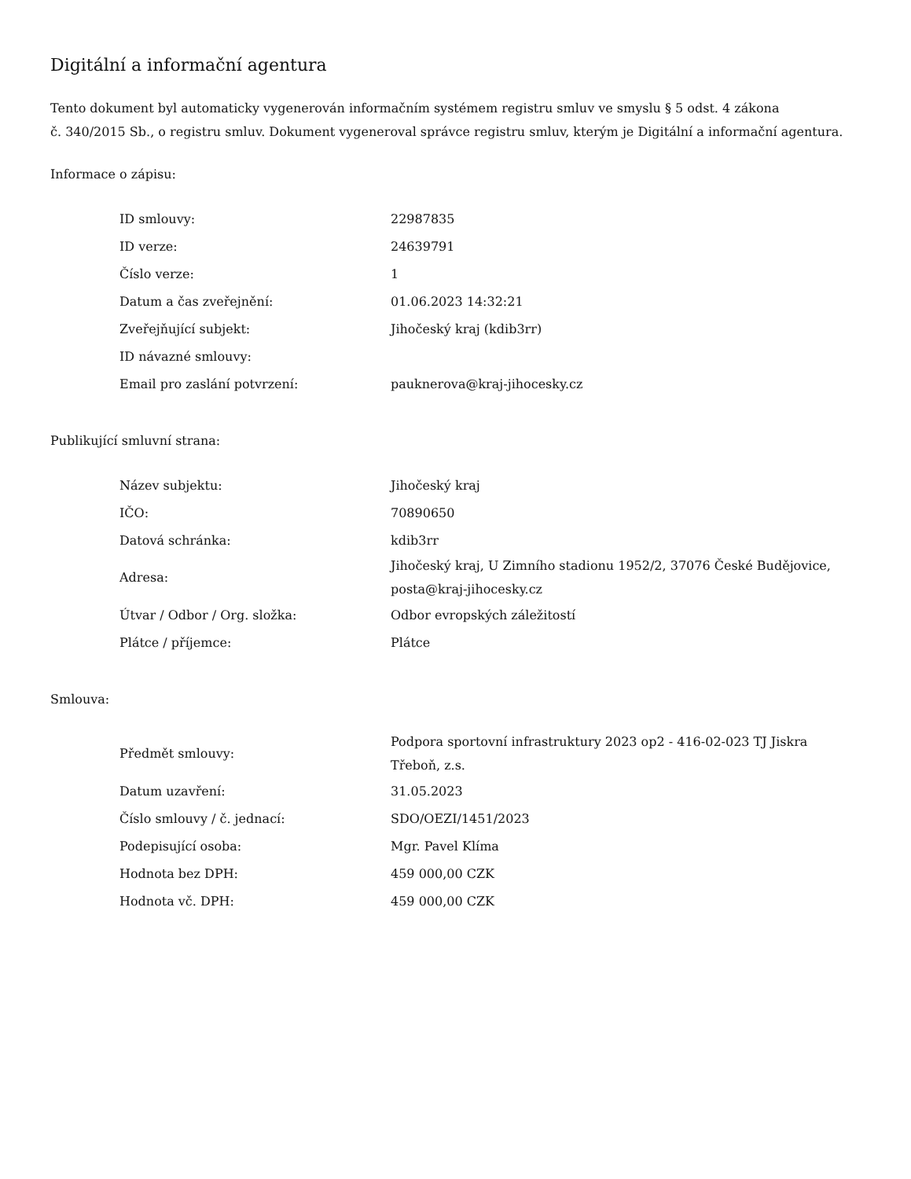Digitální a informační agentura
Tento dokument byl automaticky vygenerován informačním systémem registru smluv ve smyslu § 5 odst. 4 zákona
č. 340/2015 Sb., o registru smluv. Dokument vygeneroval správce registru smluv, kterým je Digitální a informační agentura.
Informace o zápisu:
| ID smlouvy: | 22987835 |
| ID verze: | 24639791 |
| Číslo verze: | 1 |
| Datum a čas zveřejnění: | 01.06.2023 14:32:21 |
| Zveřejňující subjekt: | Jihočeský kraj (kdib3rr) |
| ID návazné smlouvy: | |
| Email pro zaslání potvrzení: | pauknerova@kraj-jihocesky.cz |
Publikující smluvní strana:
| Název subjektu: | Jihočeský kraj |
| IČO: | 70890650 |
| Datová schránka: | kdib3rr |
| Adresa: | Jihočeský kraj, U Zimního stadionu 1952/2, 37076 České Budějovice, posta@kraj-jihocesky.cz |
| Útvar / Odbor / Org. složka: | Odbor evropských záležitostí |
| Plátce / příjemce: | Plátce |
Smlouva:
| Předmět smlouvy: | Podpora sportovní infrastruktury 2023 op2 - 416-02-023 TJ Jiskra Třeboň, z.s. |
| Datum uzavření: | 31.05.2023 |
| Číslo smlouvy / č. jednací: | SDO/OEZI/1451/2023 |
| Podepisující osoba: | Mgr. Pavel Klíma |
| Hodnota bez DPH: | 459 000,00 CZK |
| Hodnota vč. DPH: | 459 000,00 CZK |